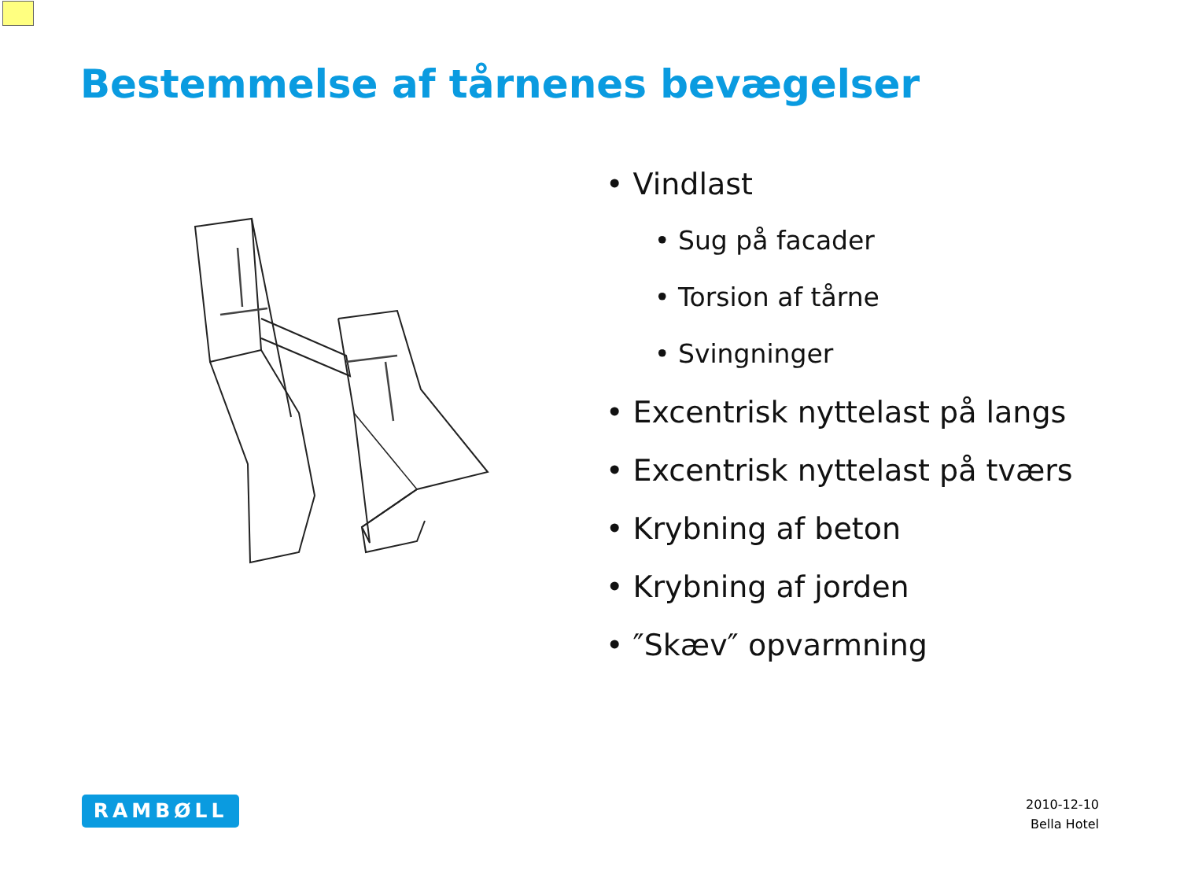Bestemmelse af tårnenes bevægelser
• Vindlast
• Sug på facader
• Torsion af tårne
• Svingninger
• Excentrisk nyttelast på langs
• Excentrisk nyttelast på tværs
• Krybning af beton
• Krybning af jorden
• ″Skæv″ opvarmning
RAMBØLL
2010-12-10
Bella Hotel